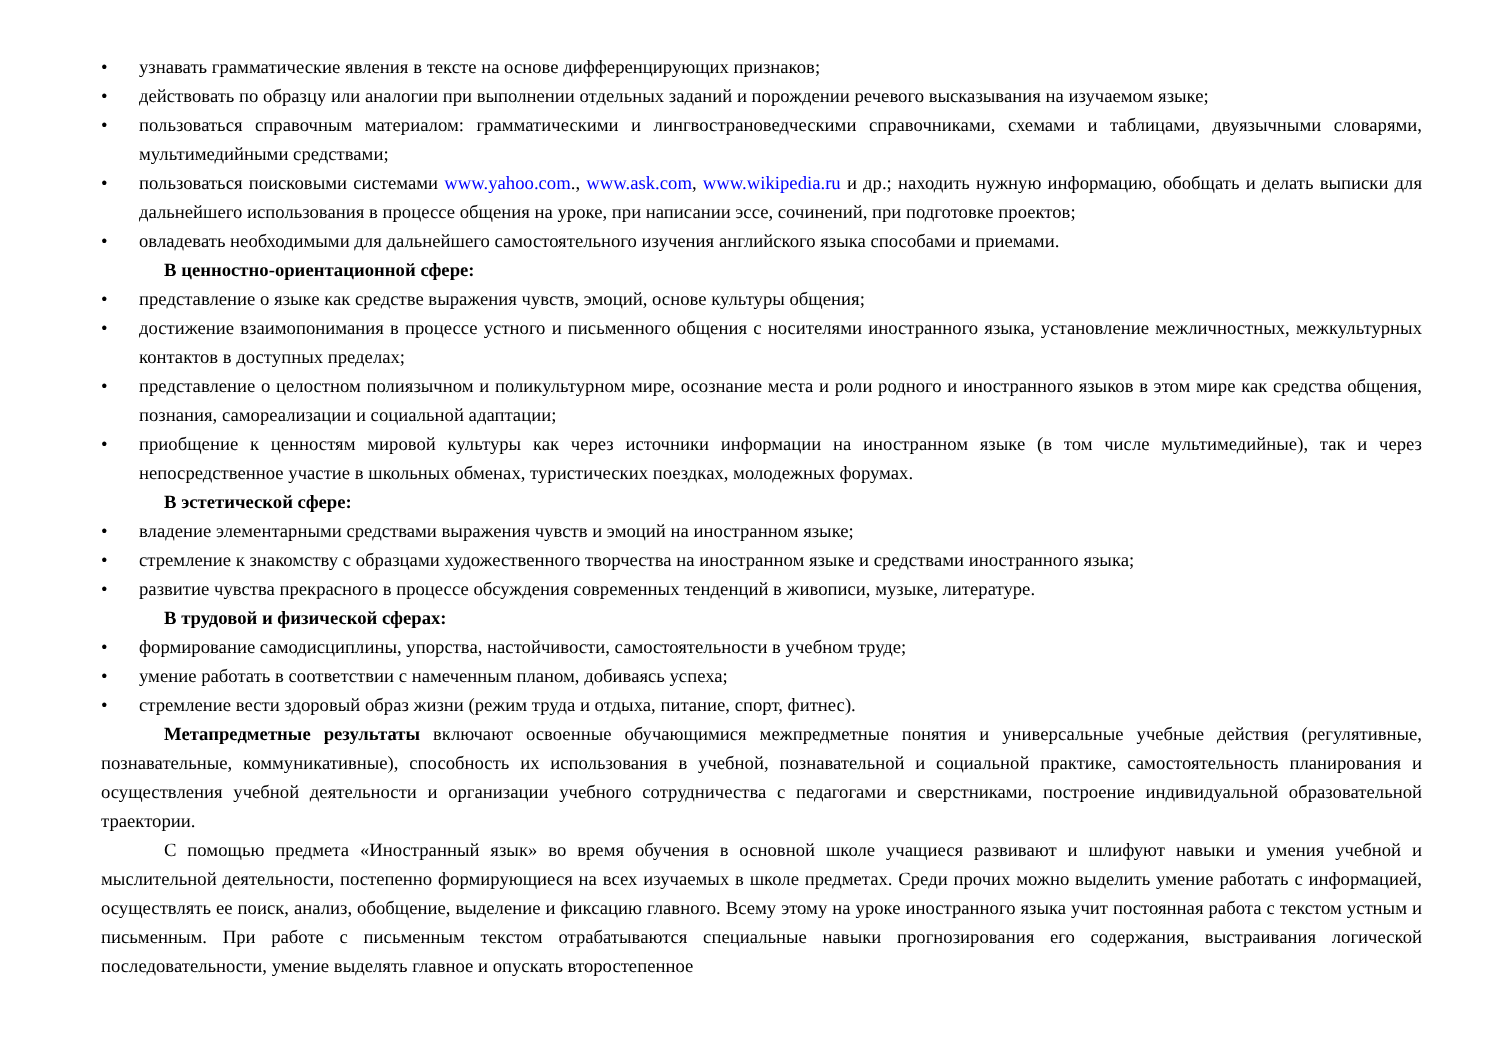• узнавать грамматические явления в тексте на основе дифференцирующих признаков;
• действовать по образцу или аналогии при выполнении отдельных заданий и порождении речевого высказывания на изучаемом языке;
• пользоваться справочным материалом: грамматическими и лингвострановедческими справочниками, схемами и таблицами, двуязычными словарями, мультимедийными средствами;
• пользоваться поисковыми системами www.yahoo.com., www.ask.com, www.wikipedia.ru и др.; находить нужную информацию, обобщать и делать выписки для дальнейшего использования в процессе общения на уроке, при написании эссе, сочинений, при подготовке проектов;
• овладевать необходимыми для дальнейшего самостоятельного изучения английского языка способами и приемами.
В ценностно-ориентационной сфере:
• представление о языке как средстве выражения чувств, эмоций, основе культуры общения;
• достижение взаимопонимания в процессе устного и письменного общения с носителями иностранного языка, установление межличностных, межкультурных контактов в доступных пределах;
• представление о целостном полиязычном и поликультурном мире, осознание места и роли родного и иностранного языков в этом мире как средства общения, познания, самореализации и социальной адаптации;
• приобщение к ценностям мировой культуры как через источники информации на иностранном языке (в том числе мультимедийные), так и через непосредственное участие в школьных обменах, туристических поездках, молодежных форумах.
В эстетической сфере:
• владение элементарными средствами выражения чувств и эмоций на иностранном языке;
• стремление к знакомству с образцами художественного творчества на иностранном языке и средствами иностранного языка;
• развитие чувства прекрасного в процессе обсуждения современных тенденций в живописи, музыке, литературе.
В трудовой и физической сферах:
• формирование самодисциплины, упорства, настойчивости, самостоятельности в учебном труде;
• умение работать в соответствии с намеченным планом, добиваясь успеха;
• стремление вести здоровый образ жизни (режим труда и отдыха, питание, спорт, фитнес).
Метапредметные результаты включают освоенные обучающимися межпредметные понятия и универсальные учебные действия (регулятивные, познавательные, коммуникативные), способность их использования в учебной, познавательной и социальной практике, самостоятельность планирования и осуществления учебной деятельности и организации учебного сотрудничества с педагогами и сверстниками, построение индивидуальной образовательной траектории.
С помощью предмета «Иностранный язык» во время обучения в основной школе учащиеся развивают и шлифуют навыки и умения учебной и мыслительной деятельности, постепенно формирующиеся на всех изучаемых в школе предметах. Среди прочих можно выделить умение работать с информацией, осуществлять ее поиск, анализ, обобщение, выделение и фиксацию главного. Всему этому на уроке иностранного языка учит постоянная работа с текстом устным и письменным. При работе с письменным текстом отрабатываются специальные навыки прогнозирования его содержания, выстраивания логической последовательности, умение выделять главное и опускать второстепенное